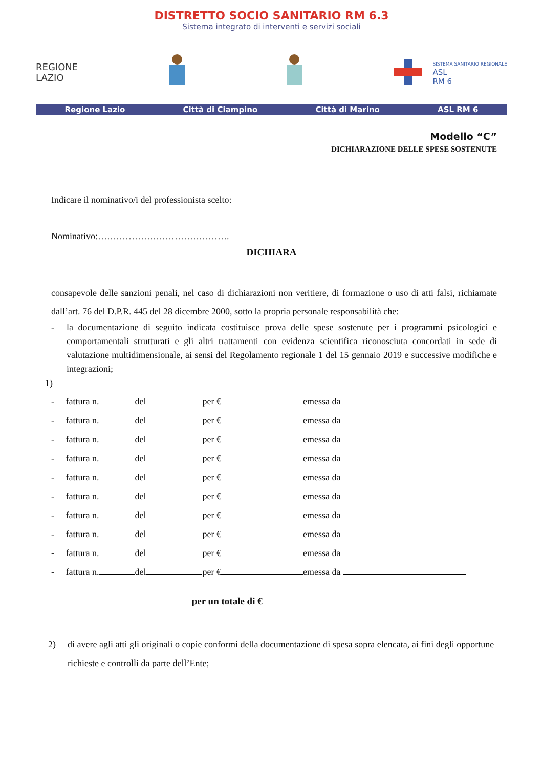DISTRETTO SOCIO SANITARIO RM 6.3
Sistema integrato di interventi e servizi sociali
REGIONE
LAZIO
SISTEMA SANITARIO REGIONALE
ASL
RM 6
Regione Lazio Città di Ciampino Città di Marino ASL RM 6
Modello “C”
DICHIARAZIONE DELLE SPESE SOSTENUTE
Indicare il nominativo/i del professionista scelto:
Nominativo:…………………………………….
DICHIARA
consapevole delle sanzioni penali, nel caso di dichiarazioni non veritiere, di formazione o uso di atti falsi, richiamate dall’art. 76 del D.P.R. 445 del 28 dicembre 2000, sotto la propria personale responsabilità che:
- la documentazione di seguito indicata costituisce prova delle spese sostenute per i programmi psicologici e comportamentali strutturati e gli altri trattamenti con evidenza scientifica riconosciuta concordati in sede di valutazione multidimensionale, ai sensi del Regolamento regionale 1 del 15 gennaio 2019 e successive modifiche e integrazioni;
1)
- fattura n. del per € emessa da
- fattura n. del per € emessa da
- fattura n. del per € emessa da
- fattura n. del per € emessa da
- fattura n. del per € emessa da
- fattura n. del per € emessa da
- fattura n. del per € emessa da
- fattura n. del per € emessa da
- fattura n. del per € emessa da
- fattura n. del per € emessa da
per un totale di €
2) di avere agli atti gli originali o copie conformi della documentazione di spesa sopra elencata, ai fini degli opportune richieste e controlli da parte dell’Ente;